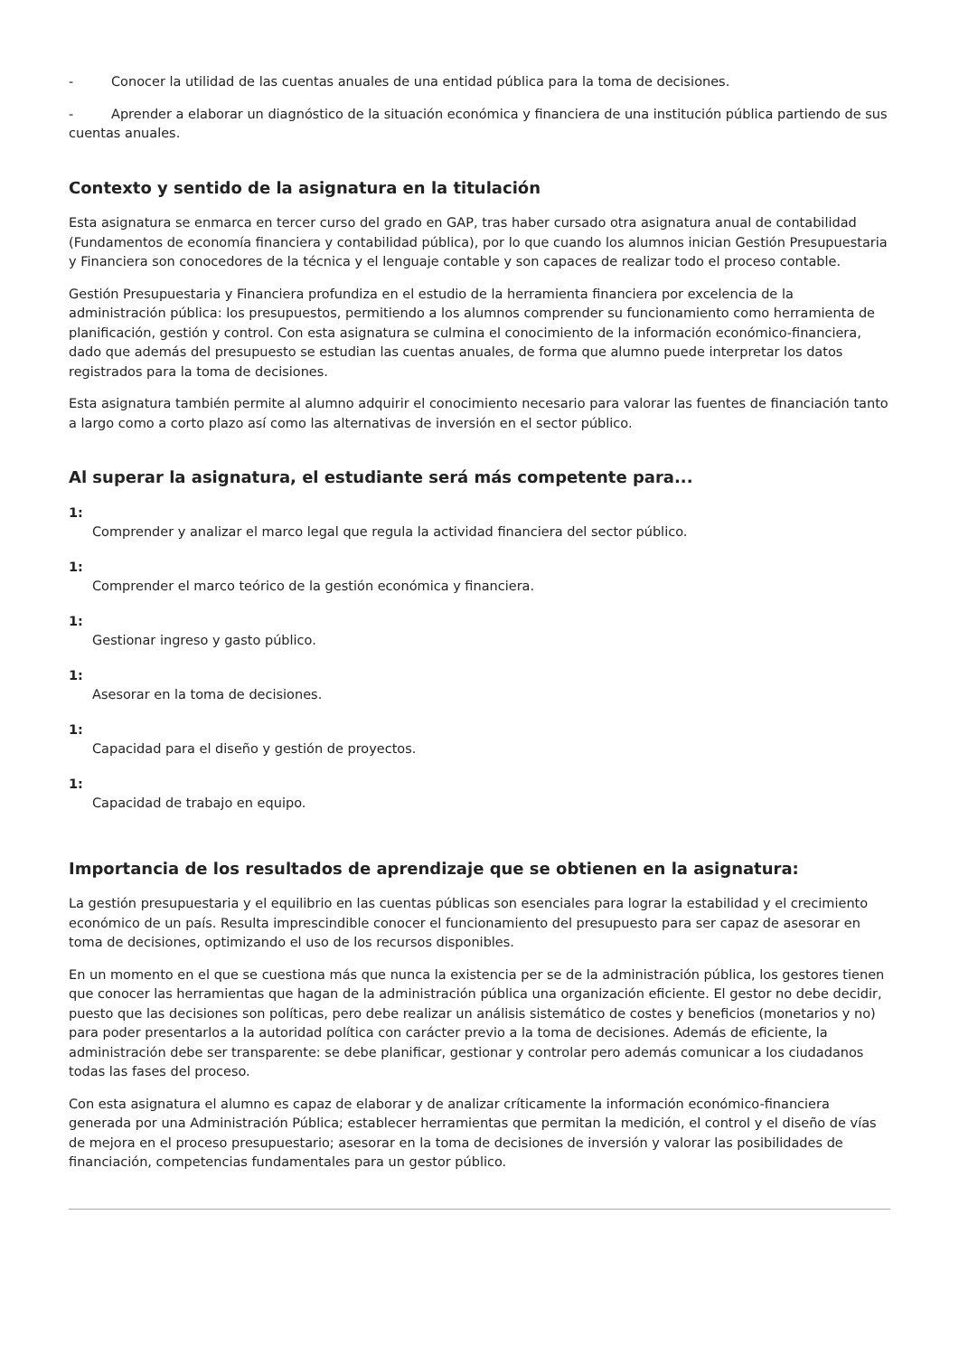- Conocer la utilidad de las cuentas anuales de una entidad pública para la toma de decisiones.
- Aprender a elaborar un diagnóstico de la situación económica y financiera de una institución pública partiendo de sus cuentas anuales.
Contexto y sentido de la asignatura en la titulación
Esta asignatura se enmarca en tercer curso del grado en GAP, tras haber cursado otra asignatura anual de contabilidad (Fundamentos de economía financiera y contabilidad pública), por lo que cuando los alumnos inician Gestión Presupuestaria y Financiera son conocedores de la técnica y el lenguaje contable y son capaces de realizar todo el proceso contable.
Gestión Presupuestaria y Financiera profundiza en el estudio de la herramienta financiera por excelencia de la administración pública: los presupuestos, permitiendo a los alumnos comprender su funcionamiento como herramienta de planificación, gestión y control. Con esta asignatura se culmina el conocimiento de la información económico-financiera, dado que además del presupuesto se estudian las cuentas anuales, de forma que alumno puede interpretar los datos registrados para la toma de decisiones.
Esta asignatura también permite al alumno adquirir el conocimiento necesario para valorar las fuentes de financiación tanto a largo como a corto plazo así como las alternativas de inversión en el sector público.
Al superar la asignatura, el estudiante será más competente para...
1:
Comprender y analizar el marco legal que regula la actividad financiera del sector público.
1:
Comprender el marco teórico de la gestión económica y financiera.
1:
Gestionar ingreso y gasto público.
1:
Asesorar en la toma de decisiones.
1:
Capacidad para el diseño y gestión de proyectos.
1:
Capacidad de trabajo en equipo.
Importancia de los resultados de aprendizaje que se obtienen en la asignatura:
La gestión presupuestaria y el equilibrio en las cuentas públicas son esenciales para lograr la estabilidad y el crecimiento económico de un país. Resulta imprescindible conocer el funcionamiento del presupuesto para ser capaz de asesorar en toma de decisiones, optimizando el uso de los recursos disponibles.
En un momento en el que se cuestiona más que nunca la existencia per se de la administración pública, los gestores tienen que conocer las herramientas que hagan de la administración pública una organización eficiente. El gestor no debe decidir, puesto que las decisiones son políticas, pero debe realizar un análisis sistemático de costes y beneficios (monetarios y no) para poder presentarlos a la autoridad política con carácter previo a la toma de decisiones. Además de eficiente, la administración debe ser transparente: se debe planificar, gestionar y controlar pero además comunicar a los ciudadanos todas las fases del proceso.
Con esta asignatura el alumno es capaz de elaborar y de analizar críticamente la información económico-financiera generada por una Administración Pública; establecer herramientas que permitan la medición, el control y el diseño de vías de mejora en el proceso presupuestario; asesorar en la toma de decisiones de inversión y valorar las posibilidades de financiación, competencias fundamentales para un gestor público.